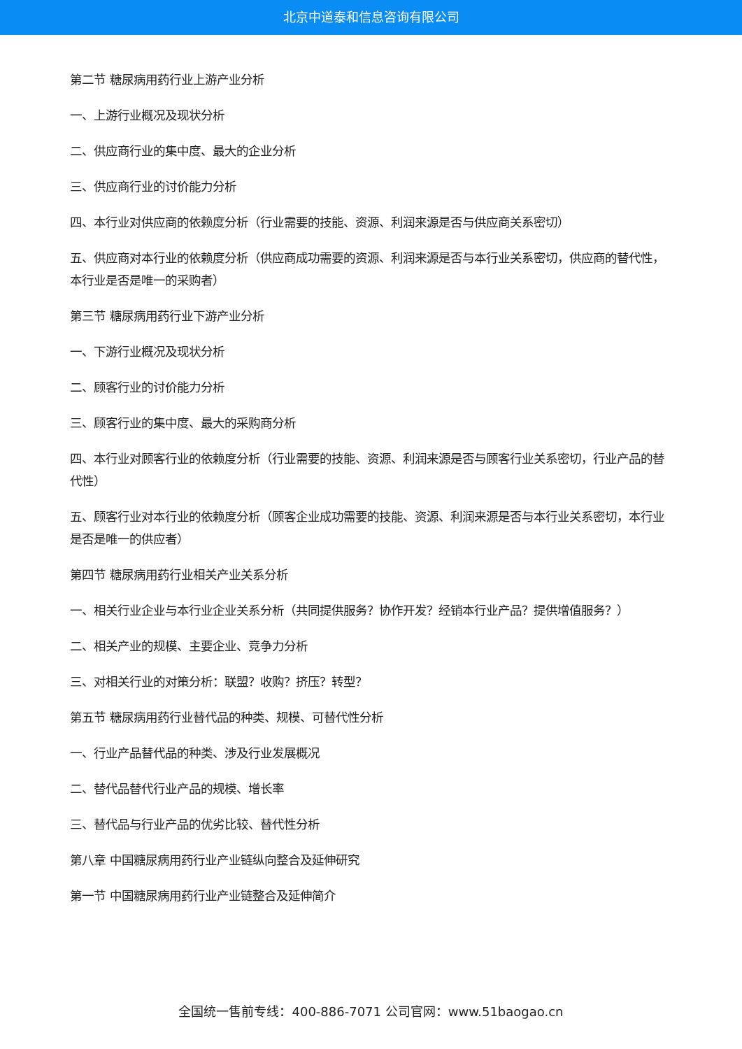北京中道泰和信息咨询有限公司
第二节 糖尿病用药行业上游产业分析
一、上游行业概况及现状分析
二、供应商行业的集中度、最大的企业分析
三、供应商行业的讨价能力分析
四、本行业对供应商的依赖度分析（行业需要的技能、资源、利润来源是否与供应商关系密切）
五、供应商对本行业的依赖度分析（供应商成功需要的资源、利润来源是否与本行业关系密切，供应商的替代性，本行业是否是唯一的采购者）
第三节 糖尿病用药行业下游产业分析
一、下游行业概况及现状分析
二、顾客行业的讨价能力分析
三、顾客行业的集中度、最大的采购商分析
四、本行业对顾客行业的依赖度分析（行业需要的技能、资源、利润来源是否与顾客行业关系密切，行业产品的替代性）
五、顾客行业对本行业的依赖度分析（顾客企业成功需要的技能、资源、利润来源是否与本行业关系密切，本行业是否是唯一的供应者）
第四节 糖尿病用药行业相关产业关系分析
一、相关行业企业与本行业企业关系分析（共同提供服务？协作开发？经销本行业产品？提供增值服务？）
二、相关产业的规模、主要企业、竞争力分析
三、对相关行业的对策分析：联盟？收购？挤压？转型？
第五节 糖尿病用药行业替代品的种类、规模、可替代性分析
一、行业产品替代品的种类、涉及行业发展概况
二、替代品替代行业产品的规模、增长率
三、替代品与行业产品的优劣比较、替代性分析
第八章 中国糖尿病用药行业产业链纵向整合及延伸研究
第一节 中国糖尿病用药行业产业链整合及延伸简介
全国统一售前专线：400-886-7071 公司官网：www.51baogao.cn